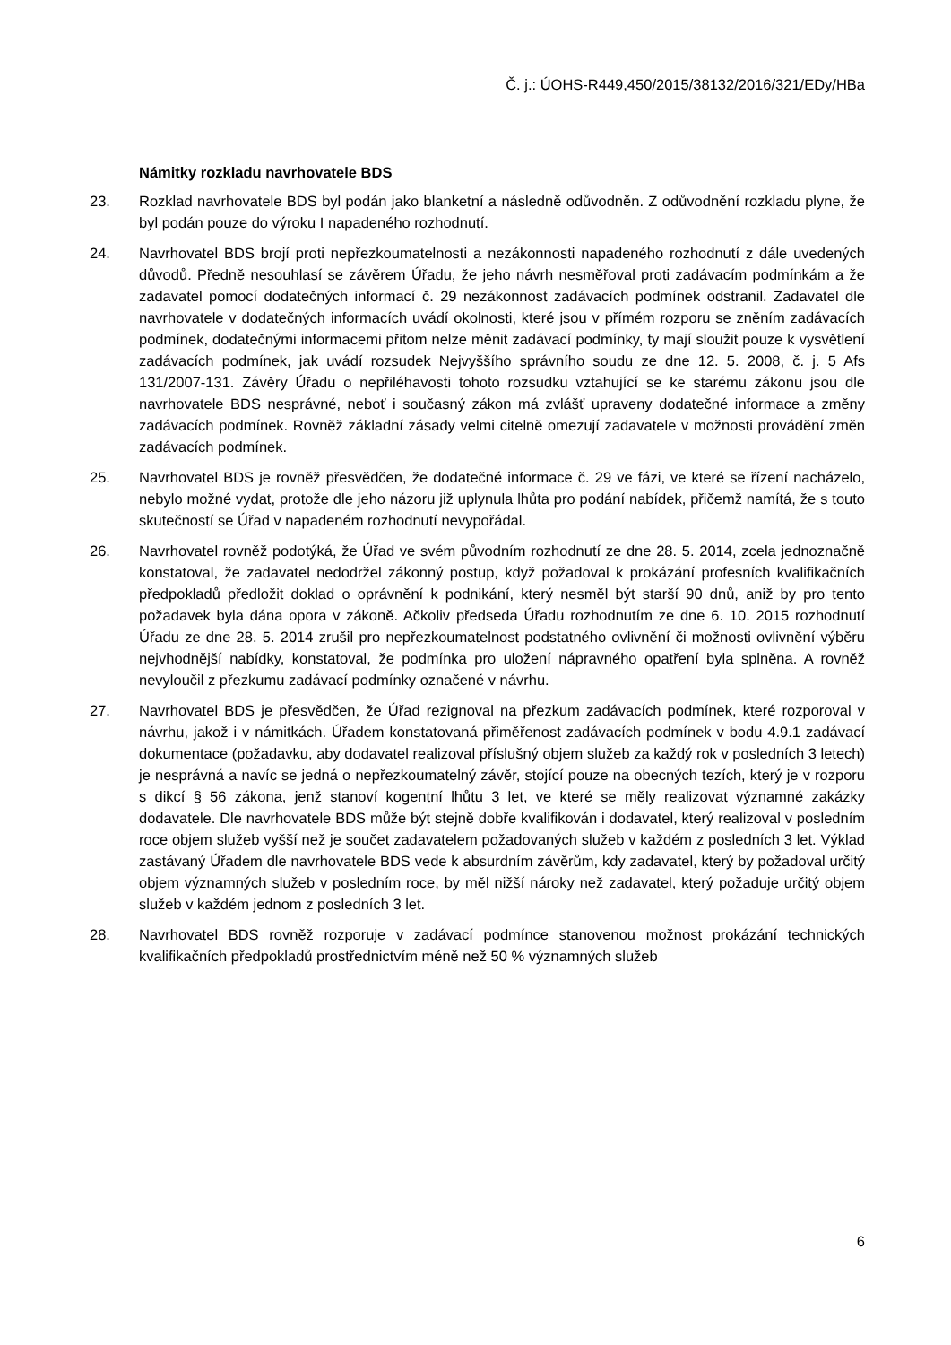Č. j.: ÚOHS-R449,450/2015/38132/2016/321/EDy/HBa
Námitky rozkladu navrhovatele BDS
23. Rozklad navrhovatele BDS byl podán jako blanketní a následně odůvodněn. Z odůvodnění rozkladu plyne, že byl podán pouze do výroku I napadeného rozhodnutí.
24. Navrhovatel BDS brojí proti nepřezkoumatelnosti a nezákonnosti napadeného rozhodnutí z dále uvedených důvodů. Předně nesouhlasí se závěrem Úřadu, že jeho návrh nesměřoval proti zadávacím podmínkám a že zadavatel pomocí dodatečných informací č. 29 nezákonnost zadávacích podmínek odstranil. Zadavatel dle navrhovatele v dodatečných informacích uvádí okolnosti, které jsou v přímém rozporu se zněním zadávacích podmínek, dodatečnými informacemi přitom nelze měnit zadávací podmínky, ty mají sloužit pouze k vysvětlení zadávacích podmínek, jak uvádí rozsudek Nejvyššího správního soudu ze dne 12. 5. 2008, č. j. 5 Afs 131/2007-131. Závěry Úřadu o nepřiléhavosti tohoto rozsudku vztahující se ke starému zákonu jsou dle navrhovatele BDS nesprávné, neboť i současný zákon má zvlášť upraveny dodatečné informace a změny zadávacích podmínek. Rovněž základní zásady velmi citelně omezují zadavatele v možnosti provádění změn zadávacích podmínek.
25. Navrhovatel BDS je rovněž přesvědčen, že dodatečné informace č. 29 ve fázi, ve které se řízení nacházelo, nebylo možné vydat, protože dle jeho názoru již uplynula lhůta pro podání nabídek, přičemž namítá, že s touto skutečností se Úřad v napadeném rozhodnutí nevypořádal.
26. Navrhovatel rovněž podotýká, že Úřad ve svém původním rozhodnutí ze dne 28. 5. 2014, zcela jednoznačně konstatoval, že zadavatel nedodržel zákonný postup, když požadoval k prokázání profesních kvalifikačních předpokladů předložit doklad o oprávnění k podnikání, který nesměl být starší 90 dnů, aniž by pro tento požadavek byla dána opora v zákoně. Ačkoliv předseda Úřadu rozhodnutím ze dne 6. 10. 2015 rozhodnutí Úřadu ze dne 28. 5. 2014 zrušil pro nepřezkoumatelnost podstatného ovlivnění či možnosti ovlivnění výběru nejvhodnější nabídky, konstatoval, že podmínka pro uložení nápravného opatření byla splněna. A rovněž nevyloučil z přezkumu zadávací podmínky označené v návrhu.
27. Navrhovatel BDS je přesvědčen, že Úřad rezignoval na přezkum zadávacích podmínek, které rozporoval v návrhu, jakož i v námitkách. Úřadem konstatovaná přiměřenost zadávacích podmínek v bodu 4.9.1 zadávací dokumentace (požadavku, aby dodavatel realizoval příslušný objem služeb za každý rok v posledních 3 letech) je nesprávná a navíc se jedná o nepřezkoumatelný závěr, stojící pouze na obecných tezích, který je v rozporu s dikcí § 56 zákona, jenž stanoví kogentní lhůtu 3 let, ve které se měly realizovat významné zakázky dodavatele. Dle navrhovatele BDS může být stejně dobře kvalifikován i dodavatel, který realizoval v posledním roce objem služeb vyšší než je součet zadavatelem požadovaných služeb v každém z posledních 3 let. Výklad zastávaný Úřadem dle navrhovatele BDS vede k absurdním závěrům, kdy zadavatel, který by požadoval určitý objem významných služeb v posledním roce, by měl nižší nároky než zadavatel, který požaduje určitý objem služeb v každém jednom z posledních 3 let.
28. Navrhovatel BDS rovněž rozporuje v zadávací podmínce stanovenou možnost prokázání technických kvalifikačních předpokladů prostřednictvím méně než 50 % významných služeb
6